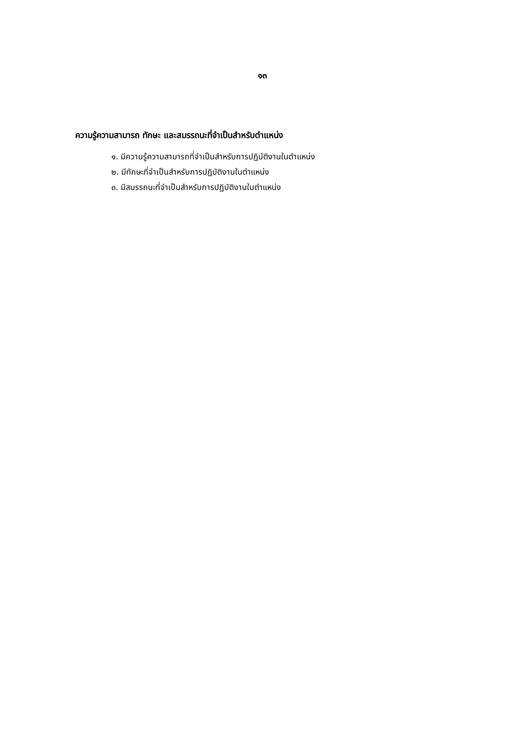๑๓
ความรู้ความสามารถ ทักษะ และสมรรถนะที่จำเป็นสำหรับตำแหน่ง
๑. มีความรู้ความสามารถที่จำเป็นสำหรับการปฏิบัติงานในตำแหน่ง
๒. มีทักษะที่จำเป็นสำหรับการปฏิบัติงานในตำแหน่ง
๓. มีสมรรถนะที่จำเป็นสำหรับการปฏิบัติงานในตำแหน่ง